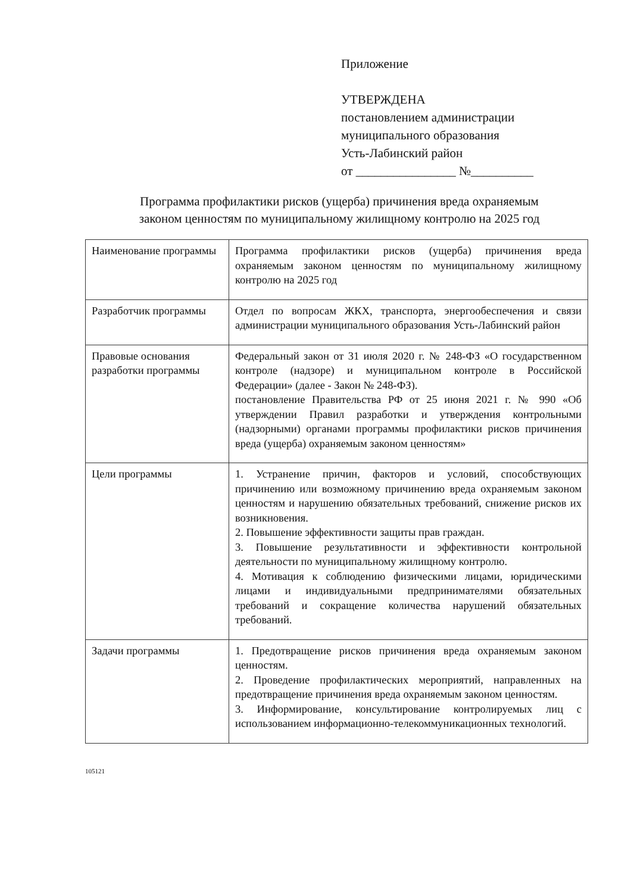Приложение
УТВЕРЖДЕНА
постановлением администрации
муниципального образования
Усть-Лабинский район
от ________________ №__________
Программа профилактики рисков (ущерба) причинения вреда охраняемым законом ценностям по муниципальному жилищному контролю на 2025 год
| Наименование программы | Программа профилактики рисков (ущерба) причинения вреда охраняемым законом ценностям по муниципальному жилищному контролю на 2025 год |
| Разработчик программы | Отдел по вопросам ЖКХ, транспорта, энергообеспечения и связи администрации муниципального образования Усть-Лабинский район |
| Правовые основания разработки программы | Федеральный закон от 31 июля 2020 г. № 248-ФЗ «О государственном контроле (надзоре) и муниципальном контроле в Российской Федерации» (далее - Закон № 248-ФЗ). постановление Правительства РФ от 25 июня 2021 г. № 990 «Об утверждении Правил разработки и утверждения контрольными (надзорными) органами программы профилактики рисков причинения вреда (ущерба) охраняемым законом ценностям» |
| Цели программы | 1. Устранение причин, факторов и условий, способствующих причинению или возможному причинению вреда охраняемым законом ценностям и нарушению обязательных требований, снижение рисков их возникновения. 2. Повышение эффективности защиты прав граждан. 3. Повышение результативности и эффективности контрольной деятельности по муниципальному жилищному контролю. 4. Мотивация к соблюдению физическими лицами, юридическими лицами и индивидуальными предпринимателями обязательных требований и сокращение количества нарушений обязательных требований. |
| Задачи программы | 1. Предотвращение рисков причинения вреда охраняемым законом ценностям. 2. Проведение профилактических мероприятий, направленных на предотвращение причинения вреда охраняемым законом ценностям. 3. Информирование, консультирование контролируемых лиц с использованием информационно-телекоммуникационных технологий. |
105121